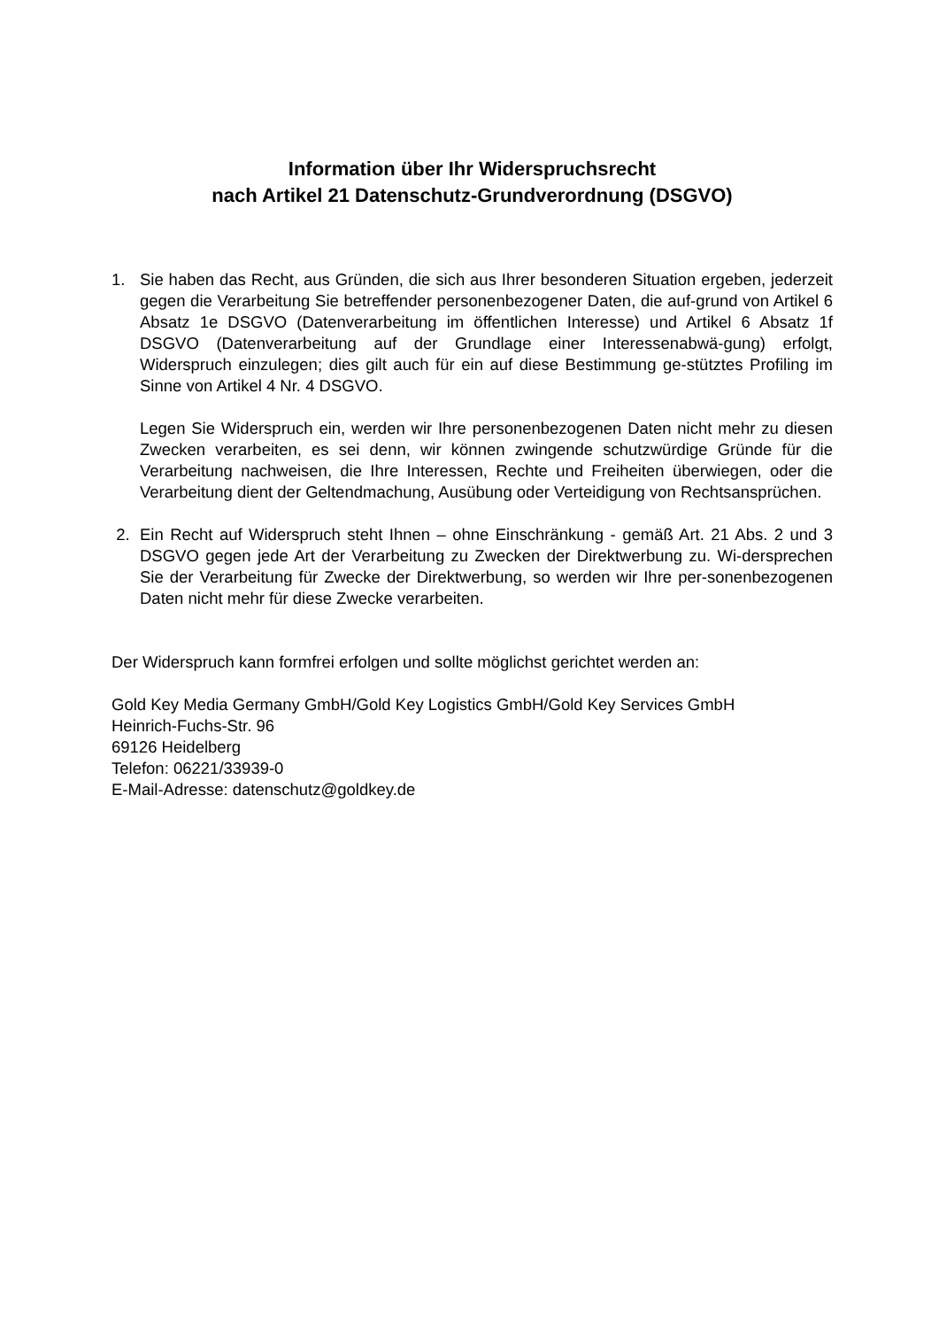Information über Ihr Widerspruchsrecht
nach Artikel 21 Datenschutz-Grundverordnung (DSGVO)
1. Sie haben das Recht, aus Gründen, die sich aus Ihrer besonderen Situation ergeben, jederzeit gegen die Verarbeitung Sie betreffender personenbezogener Daten, die auf-grund von Artikel 6 Absatz 1e DSGVO (Datenverarbeitung im öffentlichen Interesse) und Artikel 6 Absatz 1f DSGVO (Datenverarbeitung auf der Grundlage einer Interessenabwä-gung) erfolgt, Widerspruch einzulegen; dies gilt auch für ein auf diese Bestimmung ge-stütztes Profiling im Sinne von Artikel 4 Nr. 4 DSGVO.
Legen Sie Widerspruch ein, werden wir Ihre personenbezogenen Daten nicht mehr zu diesen Zwecken verarbeiten, es sei denn, wir können zwingende schutzwürdige Gründe für die Verarbeitung nachweisen, die Ihre Interessen, Rechte und Freiheiten überwiegen, oder die Verarbeitung dient der Geltendmachung, Ausübung oder Verteidigung von Rechtsansprüchen.
2. Ein Recht auf Widerspruch steht Ihnen – ohne Einschränkung - gemäß Art. 21 Abs. 2 und 3 DSGVO gegen jede Art der Verarbeitung zu Zwecken der Direktwerbung zu. Wi-dersprechen Sie der Verarbeitung für Zwecke der Direktwerbung, so werden wir Ihre per-sonenbezogenen Daten nicht mehr für diese Zwecke verarbeiten.
Der Widerspruch kann formfrei erfolgen und sollte möglichst gerichtet werden an:
Gold Key Media Germany GmbH/Gold Key Logistics GmbH/Gold Key Services GmbH
Heinrich-Fuchs-Str. 96
69126 Heidelberg
Telefon: 06221/33939-0
E-Mail-Adresse: datenschutz@goldkey.de